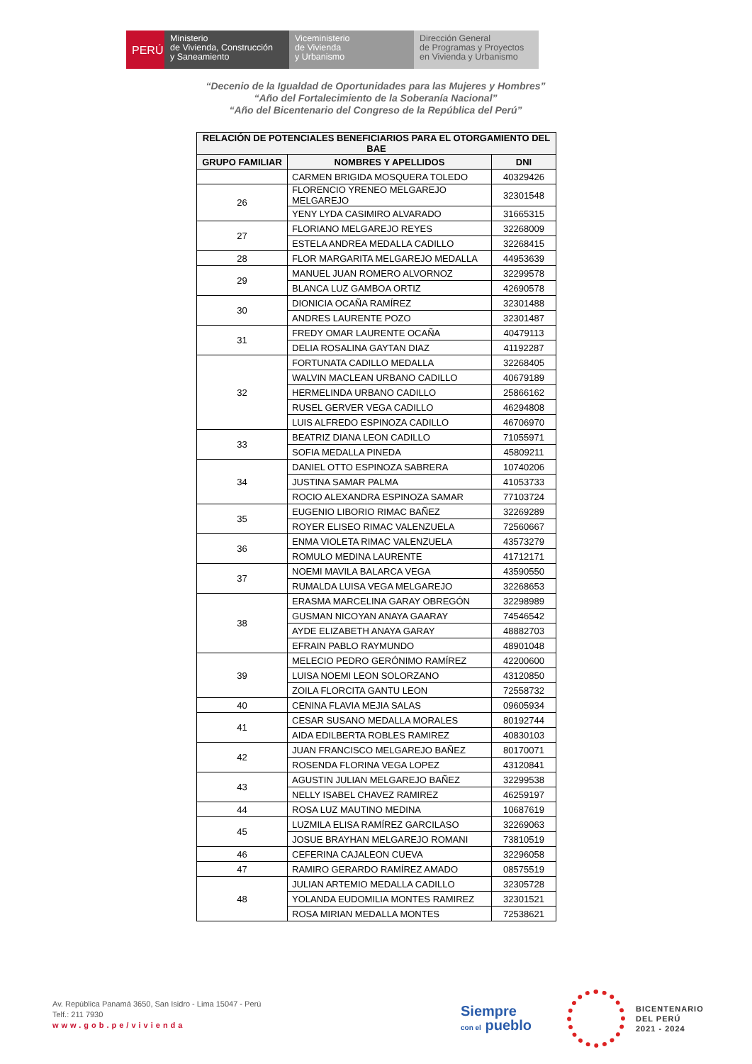PERÚ Ministerio
de Vivienda, Construcción
y Saneamiento
Viceministerio
de Vivienda
y Urbanismo
Dirección General
de Programas y Proyectos
en Vivienda y Urbanismo
“Decenio de la Igualdad de Oportunidades para las Mujeres y Hombres”
“Año del Fortalecimiento de la Soberanía Nacional”
“Año del Bicentenario del Congreso de la República del Perú”
| RELACIÓN DE POTENCIALES BENEFICIARIOS PARA EL OTORGAMIENTO DEL BAE | | |
| --- | --- | --- |
| GRUPO FAMILIAR | NOMBRES Y APELLIDOS | DNI |
| | CARMEN BRIGIDA MOSQUERA TOLEDO | 40329426 |
| 26 | FLORENCIO YRENEO MELGAREJO MELGAREJO | 32301548 |
| | YENY LYDA CASIMIRO ALVARADO | 31665315 |
| 27 | FLORIANO MELGAREJO REYES | 32268009 |
| | ESTELA ANDREA MEDALLA CADILLO | 32268415 |
| 28 | FLOR MARGARITA MELGAREJO MEDALLA | 44953639 |
| 29 | MANUEL JUAN ROMERO ALVORNOZ | 32299578 |
| | BLANCA LUZ GAMBOA ORTIZ | 42690578 |
| 30 | DIONICIA OCAÑA RAMÍREZ | 32301488 |
| | ANDRES LAURENTE POZO | 32301487 |
| 31 | FREDY OMAR LAURENTE OCAÑA | 40479113 |
| | DELIA ROSALINA GAYTAN DIAZ | 41192287 |
| 32 | FORTUNATA CADILLO MEDALLA | 32268405 |
| | WALVIN MACLEAN URBANO CADILLO | 40679189 |
| | HERMELINDA URBANO CADILLO | 25866162 |
| | RUSEL GERVER VEGA CADILLO | 46294808 |
| | LUIS ALFREDO ESPINOZA CADILLO | 46706970 |
| 33 | BEATRIZ DIANA LEON CADILLO | 71055971 |
| | SOFIA MEDALLA PINEDA | 45809211 |
| 34 | DANIEL OTTO ESPINOZA SABRERA | 10740206 |
| | JUSTINA SAMAR PALMA | 41053733 |
| | ROCIO ALEXANDRA ESPINOZA SAMAR | 77103724 |
| 35 | EUGENIO LIBORIO RIMAC BAÑEZ | 32269289 |
| | ROYER ELISEO RIMAC VALENZUELA | 72560667 |
| 36 | ENMA VIOLETA RIMAC VALENZUELA | 43573279 |
| | ROMULO MEDINA LAURENTE | 41712171 |
| 37 | NOEMI MAVILA BALARCA VEGA | 43590550 |
| | RUMALDA LUISA VEGA MELGAREJO | 32268653 |
| 38 | ERASMA MARCELINA GARAY OBREGÓN | 32298989 |
| | GUSMAN NICOYAN ANAYA GAARAY | 74546542 |
| | AYDE ELIZABETH ANAYA GARAY | 48882703 |
| | EFRAIN PABLO RAYMUNDO | 48901048 |
| 39 | MELECIO PEDRO GERÓNIMO RAMÍREZ | 42200600 |
| | LUISA NOEMI LEON SOLORZANO | 43120850 |
| | ZOILA FLORCITA GANTU LEON | 72558732 |
| 40 | CENINA FLAVIA MEJIA SALAS | 09605934 |
| 41 | CESAR SUSANO MEDALLA MORALES | 80192744 |
| | AIDA EDILBERTA ROBLES RAMIREZ | 40830103 |
| 42 | JUAN FRANCISCO MELGAREJO BAÑEZ | 80170071 |
| | ROSENDA FLORINA VEGA LOPEZ | 43120841 |
| 43 | AGUSTIN JULIAN MELGAREJO BAÑEZ | 32299538 |
| | NELLY ISABEL CHAVEZ RAMIREZ | 46259197 |
| 44 | ROSA LUZ MAUTINO MEDINA | 10687619 |
| 45 | LUZMILA ELISA RAMÍREZ GARCILASO | 32269063 |
| | JOSUE BRAYHAN MELGAREJO ROMANI | 73810519 |
| 46 | CEFERINA CAJALEON CUEVA | 32296058 |
| 47 | RAMIRO GERARDO RAMÍREZ AMADO | 08575519 |
| 48 | JULIAN ARTEMIO MEDALLA CADILLO | 32305728 |
| | YOLANDA EUDOMILIA MONTES RAMIREZ | 32301521 |
| | ROSA MIRIAN MEDALLA MONTES | 72538621 |
Av. República Panamá 3650, San Isidro - Lima 15047 - Perú
Telf.: 211 7930
www.gob.pe/vivienda
Siempre
con el pueblo
BICENTENARIO
DEL PERÚ
2021 - 2024